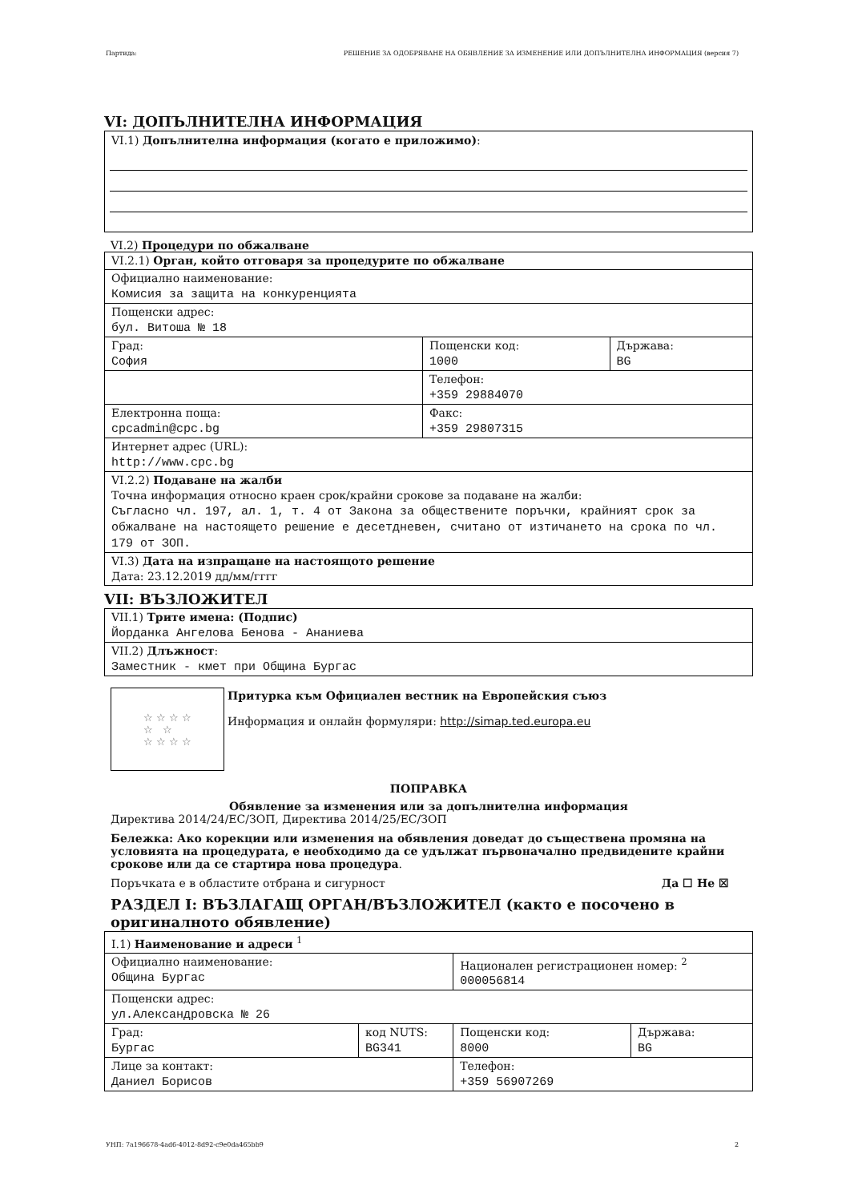Партида: РЕШЕНИЕ ЗА ОДОБРЯВАНЕ НА ОБЯВЛЕНИЕ ЗА ИЗМЕНЕНИЕ ИЛИ ДОПЪЛНИТЕЛНА ИНФОРМАЦИЯ (версия 7)
VI: ДОПЪЛНИТЕЛНА ИНФОРМАЦИЯ
| VI.1) Допълнителна информация (когато е приложимо) : |
VI.2) Процедури по обжалване
| VI.2.1) Орган, който отговаря за процедурите по обжалване | | |
| Официално наименование: Комисия за защита на конкуренцията | | |
| Пощенски адрес: бул. Витоша № 18 | | |
| Град: София | Пощенски код: 1000 | Държава: BG |
| | Телефон: +359 29884070 | |
| Електронна поща: cpcadmin@cpc.bg | Факс: +359 29807315 | |
| Интернет адрес (URL): http://www.cpc.bg | | |
| VI.2.2) Подаване на жалби Точна информация относно краен срок/крайни срокове за подаване на жалби: Съгласно чл. 197, ал. 1, т. 4 от Закона за обществените поръчки, крайният срок за обжалване на настоящето решение е десетдневен, считано от изтичането на срока по чл. 179 от ЗОП. | | |
| VI.3) Дата на изпращане на настоящото решение Дата: 23.12.2019 дд/мм/гггг | | |
VII: ВЪЗЛОЖИТЕЛ
| VII.1) Трите имена: (Подпис) Йорданка Ангелова Бенова - Ананиева |
| VII.2) Длъжност : Заместник - кмет при Община Бургас |
☆ ☆ ☆ ☆
☆ ☆
☆ ☆ ☆ ☆
Притурка към Официален вестник на Европейския съюз
Информация и онлайн формуляри: http://simap.ted.europa.eu
ПОПРАВКА
Обявление за изменения или за допълнителна информация
Директива 2014/24/ЕС/ЗОП, Директива 2014/25/ЕС/ЗОП
Бележка: Ако корекции или изменения на обявления доведат до съществена промяна на условията на процедурата, е необходимо да се удължат първоначално предвидените крайни срокове или да се стартира нова процедура.
Поръчката е в областите отбрана и сигурност Да ☐ Не ☒
РАЗДЕЛ I: ВЪЗЛАГАЩ ОРГАН/ВЪЗЛОЖИТЕЛ (както е посочено в оригиналното обявление)
| I.1) Наименование и адреси <sup>1</sup> | | | |
| Официално наименование: Община Бургас | | Национален регистрационен номер: <sup>2</sup> 000056814 | |
| Пощенски адрес: ул.Александровска № 26 | | | |
| Град: Бургас | код NUTS: BG341 | Пощенски код: 8000 | Държава: BG |
| Лице за контакт: Даниел Борисов | | Телефон: +359 56907269 | |
УНП: 7a196678-4ad6-4012-8d92-c9e0da465bb9 2